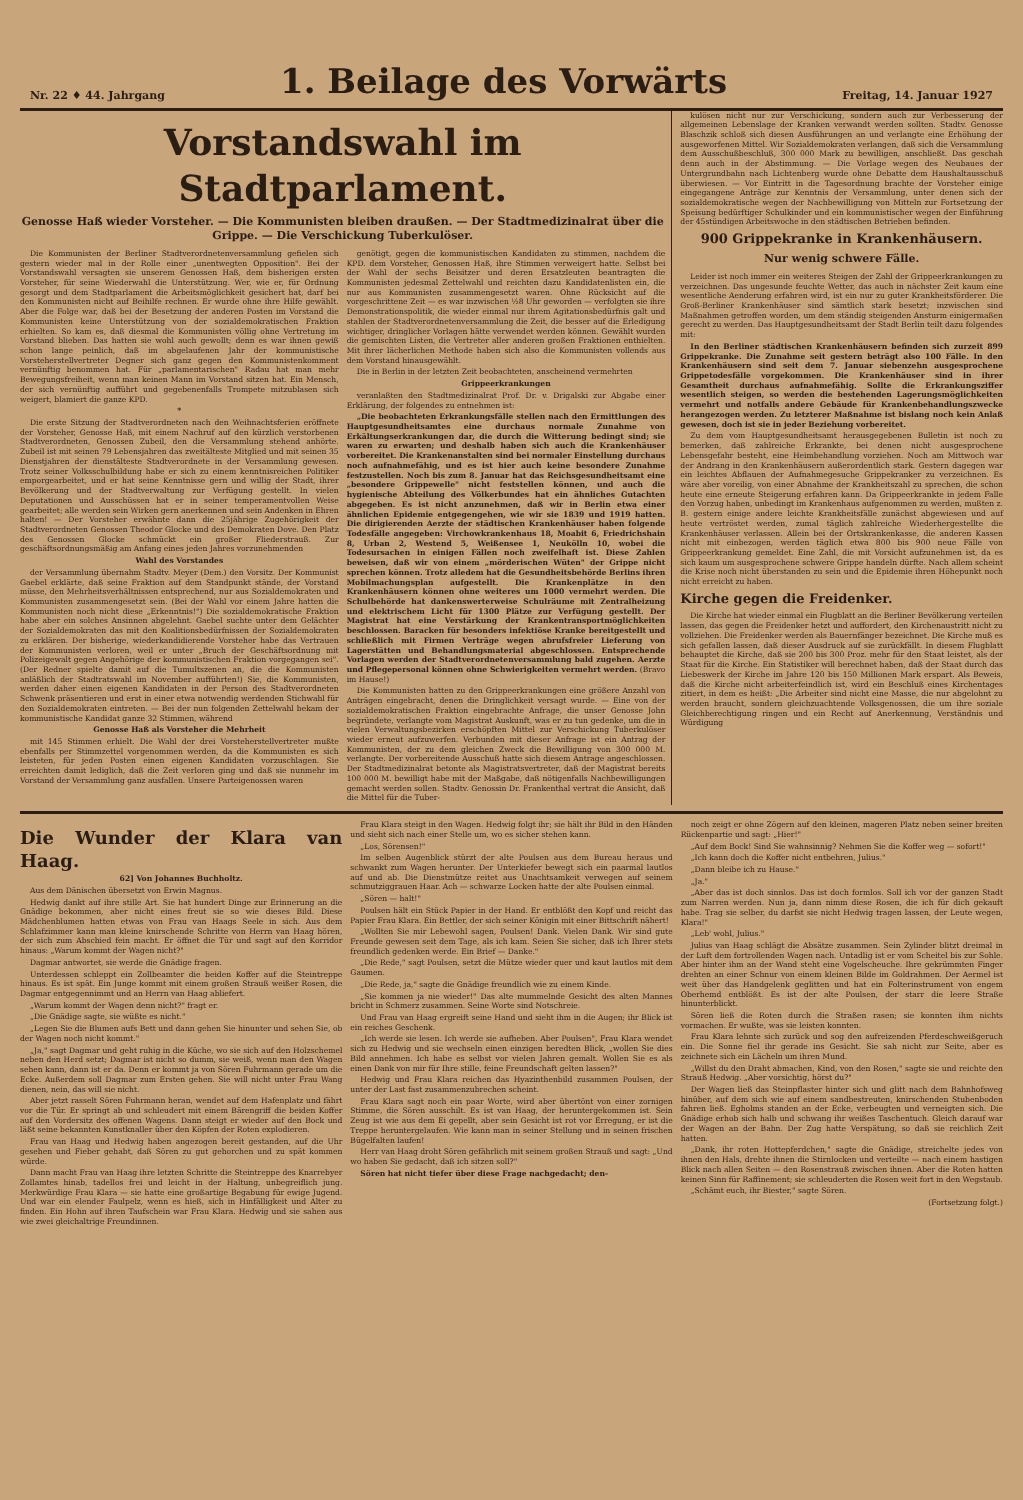Nr. 22 ♦ 44. Jahrgang 1. Beilage des Vorwärts Freitag, 14. Januar 1927
Vorstandswahl im Stadtparlament.
Genosse Haß wieder Vorsteher. — Die Kommunisten bleiben draußen. — Der Stadtmedizinalrat über die Grippe. — Die Verschickung Tuberkulöser.
Die Kommunisten der Berliner Stadtverordnetenversammlung gefielen sich gestern wieder mal in der Rolle einer „unentwegten Opposition". Bei der Vorstandswahl versagten sie unserem Genossen Haß, dem bisherigen ersten Vorsteher, für seine Wiederwahl die Unterstützung. Wer, wie er, für Ordnung gesorgt und dem Stadtparlament die Arbeitsmöglichkeit gesichert hat, darf bei den Kommunisten nicht auf Beihilfe rechnen. Er wurde ohne ihre Hilfe gewählt. Aber die Folge war, daß bei der Besetzung der anderen Posten im Vorstand die Kommunisten keine Unterstützung von der sozialdemokratischen Fraktion erhielten. So kam es, daß diesmal die Kommunisten völlig ohne Vertretung im Vorstand blieben. Das hatten sie wohl auch gewollt; denn es war ihnen gewiß schon lange peinlich, daß im abgelaufenen Jahr der kommunistische Vorsteherstellvertreter Degner sich ganz gegen den Kommunistenkomment vernünftig benommen hat. Für „parlamentarischen" Radau hat man mehr Bewegungsfreiheit, wenn man keinen Mann im Vorstand sitzen hat. Ein Mensch, der sich vernünftig aufführt und gegebenenfalls Trompete mitzublasen sich weigert, blamiert die ganze KPD.
*
Die erste Sitzung der Stadtverordneten nach den Weihnachtsferien eröffnete der Vorsteher, Genosse Haß, mit einem Nachruf auf den kürzlich verstorbenen Stadtverordneten, Genossen Zubeil, den die Versammlung stehend anhörte. Zubeil ist mit seinen 79 Lebensjahren das zweitälteste Mitglied und mit seinen 35 Dienstjahren der dienstälteste Stadtverordnete in der Versammlung gewesen. Trotz seiner Volksschulbildung habe er sich zu einem kenntnisreichen Politiker emporgearbeitet, und er hat seine Kenntnisse gern und willig der Stadt, ihrer Bevölkerung und der Stadtverwaltung zur Verfügung gestellt. In vielen Deputationen und Ausschüssen hat er in seiner temperamentvollen Weise gearbeitet; alle werden sein Wirken gern anerkennen und sein Andenken in Ehren halten! — Der Vorsteher erwähnte dann die 25jährige Zugehörigkeit der Stadtverordneten Genossen Theodor Glocke und des Demokraten Dove. Den Platz des Genossen Glocke schmückt ein großer Fliederstrauß. Zur geschäftsordnungsmäßig am Anfang eines jeden Jahres vorzunehmenden
Wahl des Vorstandes
der Versammlung übernahm Stadtv. Meyer (Dem.) den Vorsitz. Der Kommunist Gaebel erklärte, daß seine Fraktion auf dem Standpunkt stände, der Vorstand müsse, den Mehrheitsverhältnissen entsprechend, nur aus Sozialdemokraten und Kommunisten zusammengesetzt sein. (Bei der Wahl vor einem Jahre hatten die Kommunisten noch nicht diese „Erkenntnis!") Die sozialdemokratische Fraktion habe aber ein solches Ansinnen abgelehnt. Gaebel suchte unter dem Gelächter der Sozialdemokraten das mit den Koalitionsbedürfnissen der Sozialdemokraten zu erklären. Der bisherige, wiederkandidierende Vorsteher habe das Vertrauen der Kommunisten verloren, weil er unter „Bruch der Geschäftsordnung mit Polizeigewalt gegen Angehörige der kommunistischen Fraktion vorgegangen sei". (Der Redner spielte damit auf die Tumultszenen an, die die Kommunisten anläßlich der Stadtratswahl im November aufführten!) Sie, die Kommunisten, werden daher einen eigenen Kandidaten in der Person des Stadtverordneten Schwenk präsentieren und erst in einer etwa notwendig werdenden Stichwahl für den Sozialdemokraten eintreten. — Bei der nun folgenden Zettelwahl bekam der kommunistische Kandidat ganze 32 Stimmen, während
Genosse Haß als Vorsteher die Mehrheit
mit 145 Stimmen erhielt. Die Wahl der drei Vorsteherstellvertreter mußte ebenfalls per Stimmzettel vorgenommen werden, da die Kommunisten es sich leisteten, für jeden Posten einen eigenen Kandidaten vorzuschlagen. Sie erreichten damit lediglich, daß die Zeit verloren ging und daß sie nunmehr im Vorstand der Versammlung ganz ausfallen. Unsere Parteigenossen waren
genötigt, gegen die kommunistischen Kandidaten zu stimmen, nachdem die KPD. dem Vorsteher, Genossen Haß, ihre Stimmen verweigert hatte. Selbst bei der Wahl der sechs Beisitzer und deren Ersatzleuten beantragten die Kommunisten jedesmal Zettelwahl und reichten dazu Kandidatenlisten ein, die nur aus Kommunisten zusammengesetzt waren. Ohne Rücksicht auf die vorgeschrittene Zeit — es war inzwischen ½8 Uhr geworden — verfolgten sie ihre Demonstrationspolitik, die wieder einmal nur ihrem Agitationsbedürfnis galt und stahlen der Stadtverordnetenversammlung die Zeit, die besser auf die Erledigung wichtiger, dringlicher Vorlagen hätte verwendet werden können. Gewählt wurden die gemischten Listen, die Vertreter aller anderen großen Fraktionen enthielten. Mit ihrer lächerlichen Methode haben sich also die Kommunisten vollends aus dem Vorstand hinausgewählt.
Die in Berlin in der letzten Zeit beobachteten, anscheinend vermehrten
Grippeerkrankungen
veranlaßten den Stadtmedizinalrat Prof. Dr. v. Drigalski zur Abgabe einer Erklärung, der folgendes zu entnehmen ist:
„Die beobachteten Erkrankungsfälle stellen nach den Ermittlungen des Hauptgesundheitsamtes eine durchaus normale Zunahme von Erkältungserkrankungen dar, die durch die Witterung bedingt sind; sie waren zu erwarten; und deshalb haben sich auch die Krankenhäuser vorbereitet. Die Krankenanstalten sind bei normaler Einstellung durchaus noch aufnahmefähig, und es ist hier auch keine besondere Zunahme festzustellen. Noch bis zum 8. Januar hat das Reichsgesundheitsamt eine „besondere Grippewelle" nicht feststellen können, und auch die hygienische Abteilung des Völkerbundes hat ein ähnliches Gutachten abgegeben. Es ist nicht anzunehmen, daß wir in Berlin etwa einer ähnlichen Epidemie entgegengehen, wie wir sie 1839 und 1919 hatten. Die dirigierenden Aerzte der städtischen Krankenhäuser haben folgende Todesfälle angegeben: Virchowkrankenhaus 18, Moabit 6, Friedrichshain 8, Urban 2, Westend 5, Weißensee 1, Neukölln 10, wobei die Todesursachen in einigen Fällen noch zweifelhaft ist. Diese Zahlen beweisen, daß wir von einem „mörderischen Wüten" der Grippe nicht sprechen können. Trotz alledem hat die Gesundheitsbehörde Berlins ihren Mobilmachungsplan aufgestellt. Die Krankenplätze in den Krankenhäusern können ohne weiteres um 1000 vermehrt werden. Die Schulbehörde hat dankenswerterweise Schulräume mit Zentralheizung und elektrischem Licht für 1300 Plätze zur Verfügung gestellt. Der Magistrat hat eine Verstärkung der Krankentransportmöglichkeiten beschlossen. Baracken für besonders infektiöse Kranke bereitgestellt und schließlich mit Firmen Verträge wegen abrufsfreier Lieferung von Lagerstätten und Behandlungsmaterial abgeschlossen. Entsprechende Vorlagen werden der Stadtverordnetenversammlung bald zugehen. Aerzte und Pflegepersonal können ohne Schwierigkeiten vermehrt werden. (Bravo im Hause!)
Die Kommunisten hatten zu den Grippeerkrankungen eine größere Anzahl von Anträgen eingebracht, denen die Dringlichkeit versagt wurde. — Eine von der sozialdemokratischen Fraktion eingebrachte Anfrage, die unser Genosse John begründete, verlangte vom Magistrat Auskunft, was er zu tun gedenke, um die in vielen Verwaltungsbezirken erschöpften Mittel zur Verschickung Tuberkulöser wieder erneut aufzuwerfen. Verbunden mit dieser Anfrage ist ein Antrag der Kommunisten, der zu dem gleichen Zweck die Bewilligung von 300 000 M. verlangte. Der vorbereitende Ausschuß hatte sich diesem Antrage angeschlossen. Der Stadtmedizinalrat betonte als Magistratsvertreter, daß der Magistrat bereits 100 000 M. bewilligt habe mit der Maßgabe, daß nötigenfalls Nachbewilligungen gemacht werden sollen. Stadtv. Genossin Dr. Frankenthal vertrat die Ansicht, daß die Mittel für die Tuber-
kulösen nicht nur zur Verschickung, sondern auch zur Verbesserung der allgemeinen Lebenslage der Kranken verwandt werden sollten. Stadtv. Genosse Blaschzik schloß sich diesen Ausführungen an und verlangte eine Erhöhung der ausgeworfenen Mittel. Wir Sozialdemokraten verlangen, daß sich die Versammlung dem Ausschußbeschluß, 300 000 Mark zu bewilligen, anschließt. Das geschah denn auch in der Abstimmung. — Die Vorlage wegen des Neubaues der Untergrundbahn nach Lichtenberg wurde ohne Debatte dem Haushaltausschuß überwiesen. — Vor Eintritt in die Tagesordnung brachte der Vorsteher einige eingegangene Anträge zur Kenntnis der Versammlung, unter denen sich der sozialdemokratische wegen der Nachbewilligung von Mitteln zur Fortsetzung der Speisung bedürftiger Schulkinder und ein kommunistischer wegen der Einführung der 45stündigen Arbeitswoche in den städtischen Betrieben befinden.
900 Grippekranke in Krankenhäusern.
Nur wenig schwere Fälle.
Leider ist noch immer ein weiteres Steigen der Zahl der Grippeerkrankungen zu verzeichnen. Das ungesunde feuchte Wetter, das auch in nächster Zeit kaum eine wesentliche Aenderung erfahren wird, ist ein nur zu guter Krankheitsförderer. Die Groß-Berliner Krankenhäuser sind sämtlich stark besetzt; inzwischen sind Maßnahmen getroffen worden, um dem ständig steigenden Ansturm einigermaßen gerecht zu werden. Das Hauptgesundheitsamt der Stadt Berlin teilt dazu folgendes mit:
In den Berliner städtischen Krankenhäusern befinden sich zurzeit 899 Grippekranke. Die Zunahme seit gestern beträgt also 100 Fälle. In den Krankenhäusern sind seit dem 7. Januar siebenzehn ausgesprochene Grippetodesfälle vorgekommen. Die Krankenhäuser sind in ihrer Gesamtheit durchaus aufnahmefähig. Sollte die Erkrankungsziffer wesentlich steigen, so werden die bestehenden Lagerungsmöglichkeiten vermehrt und notfalls andere Gebäude für Krankenbehandlungszwecke herangezogen werden. Zu letzterer Maßnahme ist bislang noch kein Anlaß gewesen, doch ist sie in jeder Beziehung vorbereitet.
Zu dem vom Hauptgesundheitsamt herausgegebenen Bulletin ist noch zu bemerken, daß zahlreiche Erkrankte, bei denen nicht ausgesprochene Lebensgefahr besteht, eine Heimbehandlung vorziehen. Noch am Mittwoch war der Andrang in den Krankenhäusern außerordentlich stark. Gestern dagegen war ein leichtes Abflauen der Aufnahmegesuche Grippekranker zu verzeichnen. Es wäre aber voreilig, von einer Abnahme der Krankheitszahl zu sprechen, die schon heute eine erneute Steigerung erfahren kann. Da Grippeerkrankte in jedem Falle den Vorzug haben, unbedingt im Krankenhaus aufgenommen zu werden, mußten z. B. gestern einige andere leichte Krankheitsfälle zunächst abgewiesen und auf heute vertröstet werden, zumal täglich zahlreiche Wiederhergestellte die Krankenhäuser verlassen. Allein bei der Ortskrankenkasse, die anderen Kassen nicht mit einbezogen, werden täglich etwa 800 bis 900 neue Fälle von Grippeerkrankung gemeldet. Eine Zahl, die mit Vorsicht aufzunehmen ist, da es sich kaum um ausgesprochene schwere Grippe handeln dürfte. Nach allem scheint die Krise noch nicht überstanden zu sein und die Epidemie ihren Höhepunkt noch nicht erreicht zu haben.
Kirche gegen die Freidenker.
Die Kirche hat wieder einmal ein Flugblatt an die Berliner Bevölkerung verteilen lassen, das gegen die Freidenker hetzt und auffordert, den Kirchenaustritt nicht zu vollziehen. Die Freidenker werden als Bauernfänger bezeichnet. Die Kirche muß es sich gefallen lassen, daß dieser Ausdruck auf sie zurückfällt. In diesem Flugblatt behauptet die Kirche, daß sie 200 bis 300 Proz. mehr für den Staat leistet, als der Staat für die Kirche. Ein Statistiker will berechnet haben, daß der Staat durch das Liebeswerk der Kirche im Jahre 120 bis 150 Millionen Mark erspart. Als Beweis, daß die Kirche nicht arbeiterfeindlich ist, wird ein Beschluß eines Kirchentages zitiert, in dem es heißt: „Die Arbeiter sind nicht eine Masse, die nur abgelohnt zu werden braucht, sondern gleichzuachtende Volksgenossen, die um ihre soziale Gleichberechtigung ringen und ein Recht auf Anerkennung, Verständnis und Würdigung
Die Wunder der Klara van Haag.
62] Von Johannes Buchholtz.
Aus dem Dänischen übersetzt von Erwin Magnus.
Hedwig dankt auf ihre stille Art. Sie hat hundert Dinge zur Erinnerung an die Gnädige bekommen, aber nicht eines freut sie so wie dieses Bild. Diese Mädchenblumen hatten etwas von Frau van Haags Seele in sich. Aus dem Schlafzimmer kann man kleine knirschende Schritte von Herrn van Haag hören, der sich zum Abschied fein macht. Er öffnet die Tür und sagt auf den Korridor hinaus: „Warum kommt der Wagen nicht?"
Dagmar antwortet, sie werde die Gnädige fragen.
Unterdessen schleppt ein Zollbeamter die beiden Koffer auf die Steintreppe hinaus. Es ist spät. Ein Junge kommt mit einem großen Strauß weißer Rosen, die Dagmar entgegennimmt und an Herrn van Haag abliefert.
„Warum kommt der Wagen denn nicht?" fragt er.
„Die Gnädige sagte, sie wüßte es nicht."
„Legen Sie die Blumen aufs Bett und dann gehen Sie hinunter und sehen Sie, ob der Wagen noch nicht kommt."
„Ja," sagt Dagmar und geht ruhig in die Küche, wo sie sich auf den Holzschemel neben den Herd setzt; Dagmar ist nicht so dumm, sie weiß, wenn man den Wagen sehen kann, dann ist er da. Denn er kommt ja von Sören Fuhrmann gerade um die Ecke. Außerdem soll Dagmar zum Ersten gehen. Sie will nicht unter Frau Wang dienen, nein, das will sie nicht.
Aber jetzt rasselt Sören Fuhrmann heran, wendet auf dem Hafenplatz und fährt vor die Tür. Er springt ab und schleudert mit einem Bärengriff die beiden Koffer auf den Vordersitz des offenen Wagens. Dann steigt er wieder auf den Bock und läßt seine bekannten Kunstknaller über den Köpfen der Roten explodieren.
Frau van Haag und Hedwig haben angezogen bereit gestanden, auf die Uhr gesehen und Fieber gehabt, daß Sören zu gut gehorchen und zu spät kommen würde.
Dann macht Frau van Haag ihre letzten Schritte die Steintreppe des Knarrebyer Zollamtes hinab, tadellos frei und leicht in der Haltung, unbegreiflich jung. Merkwürdige Frau Klara — sie hatte eine großartige Begabung für ewige Jugend. Und war ein elender Faulpelz, wenn es hieß, sich in Hinfälligkeit und Alter zu finden. Ein Hohn auf ihren Taufschein war Frau Klara. Hedwig und sie sahen aus wie zwei gleichaltrige Freundinnen.
Frau Klara steigt in den Wagen. Hedwig folgt ihr; sie hält ihr Bild in den Händen und sieht sich nach einer Stelle um, wo es sicher stehen kann.
„Los, Sörensen!"
Im selben Augenblick stürzt der alte Poulsen aus dem Bureau heraus und schwankt zum Wagen herunter. Der Unterkiefer bewegt sich ein paarmal lautlos auf und ab. Die Dienstmütze reitet aus Unachtsamkeit verwegen auf seinem schmutziggrauen Haar. Ach — schwarze Locken hatte der alte Poulsen einmal.
„Sören — halt!"
Poulsen hält ein Stück Papier in der Hand. Er entblößt den Kopf und reicht das Papier Frau Klara. Ein Bettler, der sich seiner Königin mit einer Bittschrift nähert!
„Wollten Sie mir Lebewohl sagen, Poulsen! Dank. Vielen Dank. Wir sind gute Freunde gewesen seit dem Tage, als ich kam. Seien Sie sicher, daß ich Ihrer stets freundlich gedenken werde. Ein Brief — Danke."
„Die Rede," sagt Poulsen, setzt die Mütze wieder quer und kaut lautlos mit dem Gaumen.
„Die Rede, ja," sagte die Gnädige freundlich wie zu einem Kinde.
„Sie kommen ja nie wieder!" Das alte mummelnde Gesicht des alten Mannes bricht in Schmerz zusammen. Seine Worte sind Notschreie.
Und Frau van Haag ergreift seine Hand und sieht ihm in die Augen; ihr Blick ist ein reiches Geschenk.
„Ich werde sie lesen. Ich werde sie aufheben. Aber Poulsen", Frau Klara wendet sich zu Hedwig und sie wechseln einen einzigen beredten Blick, „wollen Sie dies Bild annehmen. Ich habe es selbst vor vielen Jahren gemalt. Wollen Sie es als einen Dank von mir für Ihre stille, feine Freundschaft gelten lassen?"
Hedwig und Frau Klara reichen das Hyazinthenbild zusammen Poulsen, der unter der Last fast zusammenzubrechen scheint.
Frau Klara sagt noch ein paar Worte, wird aber übertönt von einer zornigen Stimme, die Sören ausschilt. Es ist van Haag, der heruntergekommen ist. Sein Zeug ist wie aus dem Ei gepellt, aber sein Gesicht ist rot vor Erregung, er ist die Treppe heruntergelaufen. Wie kann man in seiner Stellung und in seinen frischen Bügelfalten laufen!
Herr van Haag droht Sören gefährlich mit seinem großen Strauß und sagt: „Und wo haben Sie gedacht, daß ich sitzen soll?"
Sören hat nicht tiefer über diese Frage nachgedacht; den-
noch zeigt er ohne Zögern auf den kleinen, mageren Platz neben seiner breiten Rückenpartie und sagt: „Hier!"
„Auf dem Bock! Sind Sie wahnsinnig? Nehmen Sie die Koffer weg — sofort!"
„Ich kann doch die Koffer nicht entbehren, Julius."
„Dann bleibe ich zu Hause."
„Ja."
„Aber das ist doch sinnlos. Das ist doch formlos. Soll ich vor der ganzen Stadt zum Narren werden. Nun ja, dann nimm diese Rosen, die ich für dich gekauft habe. Trag sie selber, du darfst sie nicht Hedwig tragen lassen, der Leute wegen, Klara!"
„Leb' wohl, Julius."
Julius van Haag schlägt die Absätze zusammen. Sein Zylinder blitzt dreimal in der Luft dem fortrollenden Wagen nach. Untadlig ist er vom Scheitel bis zur Sohle. Aber hinter ihm an der Wand steht eine Vogelscheuche. Ihre gekrümmten Finger drehten an einer Schnur von einem kleinen Bilde im Goldrahmen. Der Aermel ist weit über das Handgelenk geglitten und hat ein Folterinstrument von engem Oberhemd entblößt. Es ist der alte Poulsen, der starr die leere Straße hinunterblickt.
Sören ließ die Roten durch die Straßen rasen; sie konnten ihm nichts vormachen. Er wußte, was sie leisten konnten.
Frau Klara lehnte sich zurück und sog den aufreizenden Pferdeschweißgeruch ein. Die Sonne fiel ihr gerade ins Gesicht. Sie sah nicht zur Seite, aber es zeichnete sich ein Lächeln um ihren Mund.
„Willst du den Draht abmachen, Kind, von den Rosen," sagte sie und reichte den Strauß Hedwig. „Aber vorsichtig, hörst du?"
Der Wagen ließ das Steinpflaster hinter sich und glitt nach dem Bahnhofsweg hinüber, auf dem sich wie auf einem sandbestreuten, knirschenden Stubenboden fahren ließ. Egholms standen an der Ecke, verbeugten und verneigten sich. Die Gnädige erhob sich halb und schwang ihr weißes Taschentuch. Gleich darauf war der Wagen an der Bahn. Der Zug hatte Verspätung, so daß sie reichlich Zeit hatten.
„Dank, ihr roten Hottepferdchen," sagte die Gnädige, streichelte jedes von ihnen den Hals, drehte ihnen die Stirnlocken und verteilte — nach einem hastigen Blick nach allen Seiten — den Rosenstrauß zwischen ihnen. Aber die Roten hatten keinen Sinn für Raffinement; sie schleuderten die Rosen weit fort in den Wegstaub.
„Schämt euch, ihr Biester," sagte Sören.
(Fortsetzung folgt.)